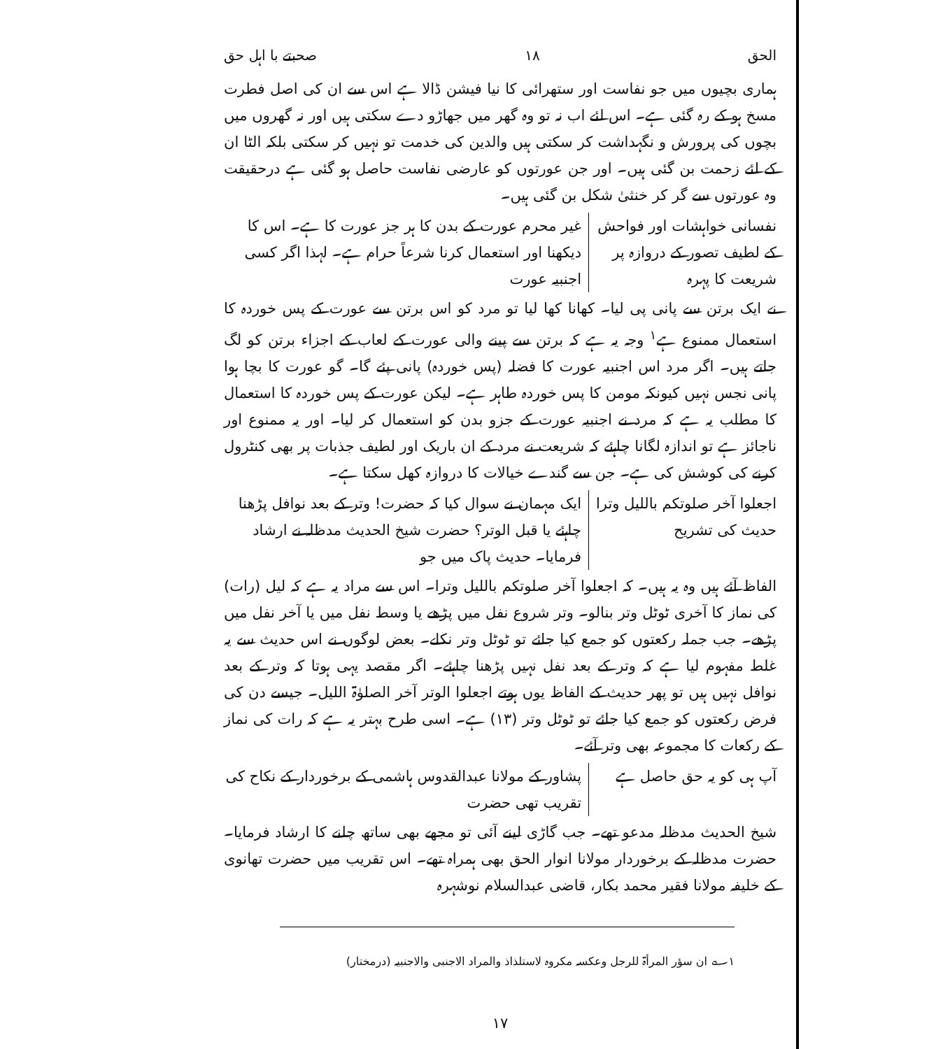الحق ۱۸ صحبتے با اہل حق
ہماری بچیوں میں جو نفاست اور ستھرائی کا نیا فیشن ڈالا ہے اس سے ان کی اصل فطرت مسخ ہو کے رہ گئی ہے۔ اس لئے اب نہ تو وہ گھر میں جھاڑو دے سکتی ہیں اور نہ گھروں میں بچوں کی پرورش و نگہداشت کر سکتی ہیں والدین کی خدمت تو نہیں کر سکتی بلکہ الٹا ان کے لئے زحمت بن گئی ہیں۔ اور جن عورتوں کو عارضی نفاست حاصل ہو گئی ہے درحقیقت وہ عورتوں سے گر کر خنثیٰ شکل بن گئی ہیں۔
نفسانی خواہشات اور فواحش کے لطیف تصور کے دروازہ پر شریعت کا پہرہ
غیر محرم عورت کے بدن کا ہر جز عورت کا ہے۔ اس کا دیکھنا اور استعمال کرنا شرعاً حرام ہے۔ لہذا اگر کسی اجنبیہ عورت
نے ایک برتن سے پانی پی لیا۔ کھانا کھا لیا تو مرد کو اس برتن سے عورت کے پس خوردہ کا استعمال ممنوع ہے<sup>۱</sup> وجہ یہ ہے کہ برتن سے پینے والی عورت کے لعاب کے اجزاء برتن کو لگ جاتے ہیں۔ اگر مرد اس اجنبیہ عورت کا فضلہ (پس خوردہ) پانی پئے گا۔ گو عورت کا بچا ہوا پانی نجس نہیں کیونکہ مومن کا پس خوردہ طاہر ہے۔ لیکن عورت کے پس خوردہ کا استعمال کا مطلب یہ ہے کہ مرد نے اجنبیہ عورت کے جزو بدن کو استعمال کر لیا۔ اور یہ ممنوع اور ناجائز ہے تو اندازہ لگانا چاہئے کہ شریعت نے مرد کے ان باریک اور لطیف جذبات پر بھی کنٹرول کرنے کی کوشش کی ہے۔ جن سے گندے خیالات کا دروازہ کھل سکتا ہے۔
اجعلوا آخر صلوتکم باللیل وترا حدیث کی تشریح
ایک مہمان نے سوال کیا کہ حضرت! وتر کے بعد نوافل پڑھنا چاہئے یا قبل الوتر؟ حضرت شیخ الحدیث مدظلہ نے ارشاد فرمایا۔ حدیث پاک میں جو
الفاظ آئے ہیں وہ یہ ہیں۔ کہ اجعلوا آخر صلوتکم باللیل وترا۔ اس سے مراد یہ ہے کہ لیل (رات) کی نماز کا آخری ٹوٹل وتر بنالو۔ وتر شروع نفل میں پڑھے یا وسط نفل میں یا آخر نفل میں پڑھے۔ جب جملہ رکعتوں کو جمع کیا جائے تو ٹوٹل وتر نکلے۔ بعض لوگوں نے اس حدیث سے یہ غلط مفہوم لیا ہے کہ وتر کے بعد نفل نہیں پڑھنا چاہئے۔ اگر مقصد یہی ہوتا کہ وتر کے بعد نوافل نہیں ہیں تو پھر حدیث کے الفاظ یوں ہوتے اجعلوا الوتر آخر الصلوٰۃ اللیل۔ جیسے دن کی فرض رکعتوں کو جمع کیا جائے تو ٹوٹل وتر (۱۳) ہے۔ اسی طرح بہتر یہ ہے کہ رات کی نماز کے رکعات کا مجموعہ بھی وتر آئے۔
آپ ہی کو یہ حق حاصل ہے
پشاور کے مولانا عبدالقدوس ہاشمی کے برخوردار کے نکاح کی تقریب تھی حضرت
شیخ الحدیث مدظلہ مدعو تھے۔ جب گاڑی لینے آئی تو مجھے بھی ساتھ چلنے کا ارشاد فرمایا۔ حضرت مدظلہ کے برخوردار مولانا انوار الحق بھی ہمراہ تھے۔ اس تقریب میں حضرت تھانوی کے خلیفہ مولانا فقیر محمد بکار، قاضی عبدالسلام نوشہرہ
۱؎ ان سؤر المرأۃ للرجل وعکسہ مکروہ لاستلذاذ والمراد الاجنبی والاجنبیہ (درمختار)
۱۷